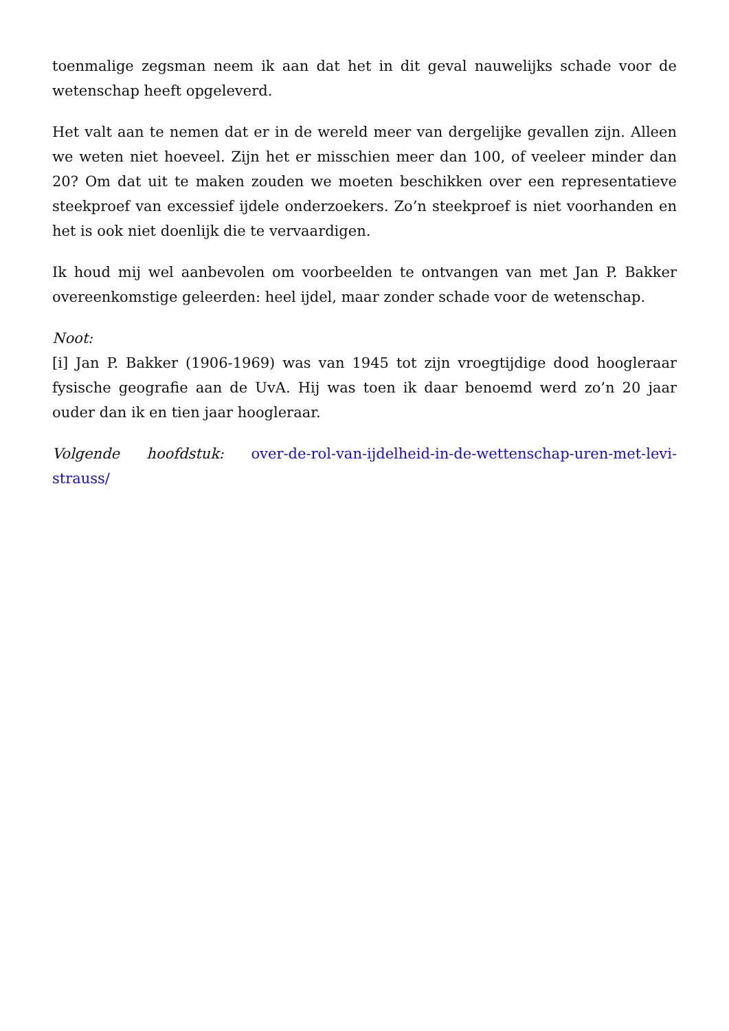toenmalige zegsman neem ik aan dat het in dit geval nauwelijks schade voor de wetenschap heeft opgeleverd.
Het valt aan te nemen dat er in de wereld meer van dergelijke gevallen zijn. Alleen we weten niet hoeveel. Zijn het er misschien meer dan 100, of veeleer minder dan 20? Om dat uit te maken zouden we moeten beschikken over een representatieve steekproef van excessief ijdele onderzoekers. Zo’n steekproef is niet voorhanden en het is ook niet doenlijk die te vervaardigen.
Ik houd mij wel aanbevolen om voorbeelden te ontvangen van met Jan P. Bakker overeenkomstige geleerden: heel ijdel, maar zonder schade voor de wetenschap.
Noot:
[i] Jan P. Bakker (1906-1969) was van 1945 tot zijn vroegtijdige dood hoogleraar fysische geografie aan de UvA. Hij was toen ik daar benoemd werd zo’n 20 jaar ouder dan ik en tien jaar hoogleraar.
Volgende hoofdstuk: over-de-rol-van-ijdelheid-in-de-wettenschap-uren-met-levi-strauss/